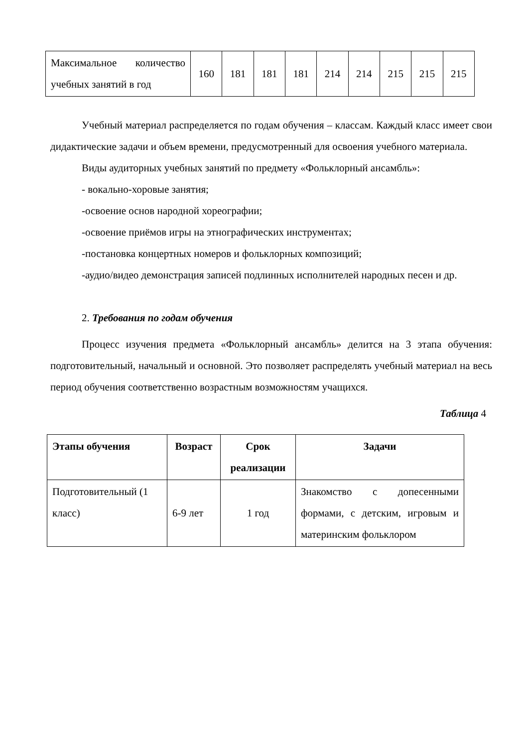| Максимальное количество учебных занятий в год | 160 | 181 | 181 | 181 | 214 | 214 | 215 | 215 | 215 |
Учебный материал распределяется по годам обучения – классам. Каждый класс имеет свои дидактические задачи и объем времени, предусмотренный для освоения учебного материала.
Виды аудиторных учебных занятий по предмету «Фольклорный ансамбль»:
- вокально-хоровые занятия;
-освоение основ народной хореографии;
-освоение приёмов игры на этнографических инструментах;
-постановка концертных номеров и фольклорных композиций;
-аудио/видео демонстрация записей подлинных исполнителей народных песен и др.
2. Требования по годам обучения
Процесс изучения предмета «Фольклорный ансамбль» делится на 3 этапа обучения: подготовительный, начальный и основной. Это позволяет распределять учебный материал на весь период обучения соответственно возрастным возможностям учащихся.
Таблица 4
| Этапы обучения | Возраст | Срок реализации | Задачи |
| --- | --- | --- | --- |
| Подготовительный (1 класс) | 6-9 лет | 1 год | Знакомство с допесенными формами, с детским, игровым и материнским фольклором |